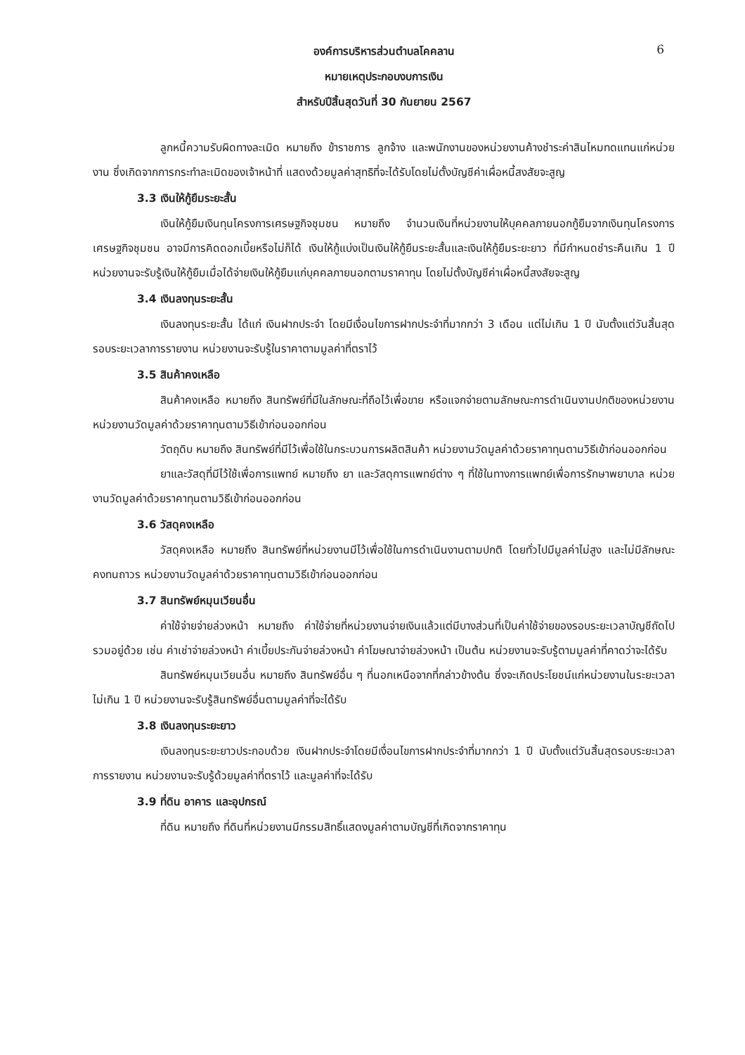6
องค์การบริหารส่วนตำบลโคคลาน
หมายเหตุประกอบงบการเงิน
สำหรับปีสิ้นสุดวันที่ 30 กันยายน 2567
ลูกหนี้ความรับผิดทางละเมิด หมายถึง ข้าราชการ ลูกจ้าง และพนักงานของหน่วยงานค้างชำระค่าสินไหมทดแทนแก่หน่วยงาน ซึ่งเกิดจากการกระทำละเมิดของเจ้าหน้าที่ แสดงด้วยมูลค่าสุทธิที่จะได้รับโดยไม่ตั้งบัญชีค่าเผื่อหนี้สงสัยจะสูญ
3.3 เงินให้กู้ยืมระยะสั้น
เงินให้กู้ยืมเงินทุนโครงการเศรษฐกิจชุมชน หมายถึง จำนวนเงินที่หน่วยงานให้บุคคลภายนอกกู้ยืมจากเงินทุนโครงการเศรษฐกิจชุมชน อาจมีการคิดดอกเบี้ยหรือไม่ก็ได้ เงินให้กู้แบ่งเป็นเงินให้กู้ยืมระยะสั้นและเงินให้กู้ยืมระยะยาว ที่มีกำหนดชำระคืนเกิน 1 ปี หน่วยงานจะรับรู้เงินให้กู้ยืมเมื่อได้จ่ายเงินให้กู้ยืมแก่บุคคลภายนอกตามราคาทุน โดยไม่ตั้งบัญชีค่าเผื่อหนี้สงสัยจะสูญ
3.4 เงินลงทุนระยะสั้น
เงินลงทุนระยะสั้น ได้แก่ เงินฝากประจำ โดยมีเงื่อนไขการฝากประจำที่มากกว่า 3 เดือน แต่ไม่เกิน 1 ปี นับตั้งแต่วันสิ้นสุดรอบระยะเวลาการรายงาน หน่วยงานจะรับรู้ในราคาตามมูลค่าที่ตราไว้
3.5 สินค้าคงเหลือ
สินค้าคงเหลือ หมายถึง สินทรัพย์ที่มีในลักษณะที่ถือไว้เพื่อขาย หรือแจกจ่ายตามลักษณะการดำเนินงานปกติของหน่วยงาน หน่วยงานวัดมูลค่าด้วยราคาทุนตามวิธีเข้าก่อนออกก่อน
วัตถุดิบ หมายถึง สินทรัพย์ที่มีไว้เพื่อใช้ในกระบวนการผลิตสินค้า หน่วยงานวัดมูลค่าด้วยราคาทุนตามวิธีเข้าก่อนออกก่อน
ยาและวัสดุที่มีไว้ใช้เพื่อการแพทย์ หมายถึง ยา และวัสดุการแพทย์ต่าง ๆ ที่ใช้ในทางการแพทย์เพื่อการรักษาพยาบาล หน่วยงานวัดมูลค่าด้วยราคาทุนตามวิธีเข้าก่อนออกก่อน
3.6 วัสดุคงเหลือ
วัสดุคงเหลือ หมายถึง สินทรัพย์ที่หน่วยงานมีไว้เพื่อใช้ในการดำเนินงานตามปกติ โดยทั่วไปมีมูลค่าไม่สูง และไม่มีลักษณะคงทนถาวร หน่วยงานวัดมูลค่าด้วยราคาทุนตามวิธีเข้าก่อนออกก่อน
3.7 สินทรัพย์หมุนเวียนอื่น
ค่าใช้จ่ายจ่ายล่วงหน้า หมายถึง ค่าใช้จ่ายที่หน่วยงานจ่ายเงินแล้วแต่มีบางส่วนที่เป็นค่าใช้จ่ายของรอบระยะเวลาบัญชีถัดไปรวมอยู่ด้วย เช่น ค่าเช่าจ่ายล่วงหน้า ค่าเบี้ยประกันจ่ายล่วงหน้า ค่าโฆษณาจ่ายล่วงหน้า เป็นต้น หน่วยงานจะรับรู้ตามมูลค่าที่คาดว่าจะได้รับ
สินทรัพย์หมุนเวียนอื่น หมายถึง สินทรัพย์อื่น ๆ ที่นอกเหนือจากที่กล่าวข้างต้น ซึ่งจะเกิดประโยชน์แก่หน่วยงานในระยะเวลาไม่เกิน 1 ปี หน่วยงานจะรับรู้สินทรัพย์อื่นตามมูลค่าที่จะได้รับ
3.8 เงินลงทุนระยะยาว
เงินลงทุนระยะยาวประกอบด้วย เงินฝากประจำโดยมีเงื่อนไขการฝากประจำที่มากกว่า 1 ปี นับตั้งแต่วันสิ้นสุดรอบระยะเวลาการรายงาน หน่วยงานจะรับรู้ด้วยมูลค่าที่ตราไว้ และมูลค่าที่จะได้รับ
3.9 ที่ดิน อาคาร และอุปกรณ์
ที่ดิน หมายถึง ที่ดินที่หน่วยงานมีกรรมสิทธิ์แสดงมูลค่าตามบัญชีที่เกิดจากราคาทุน